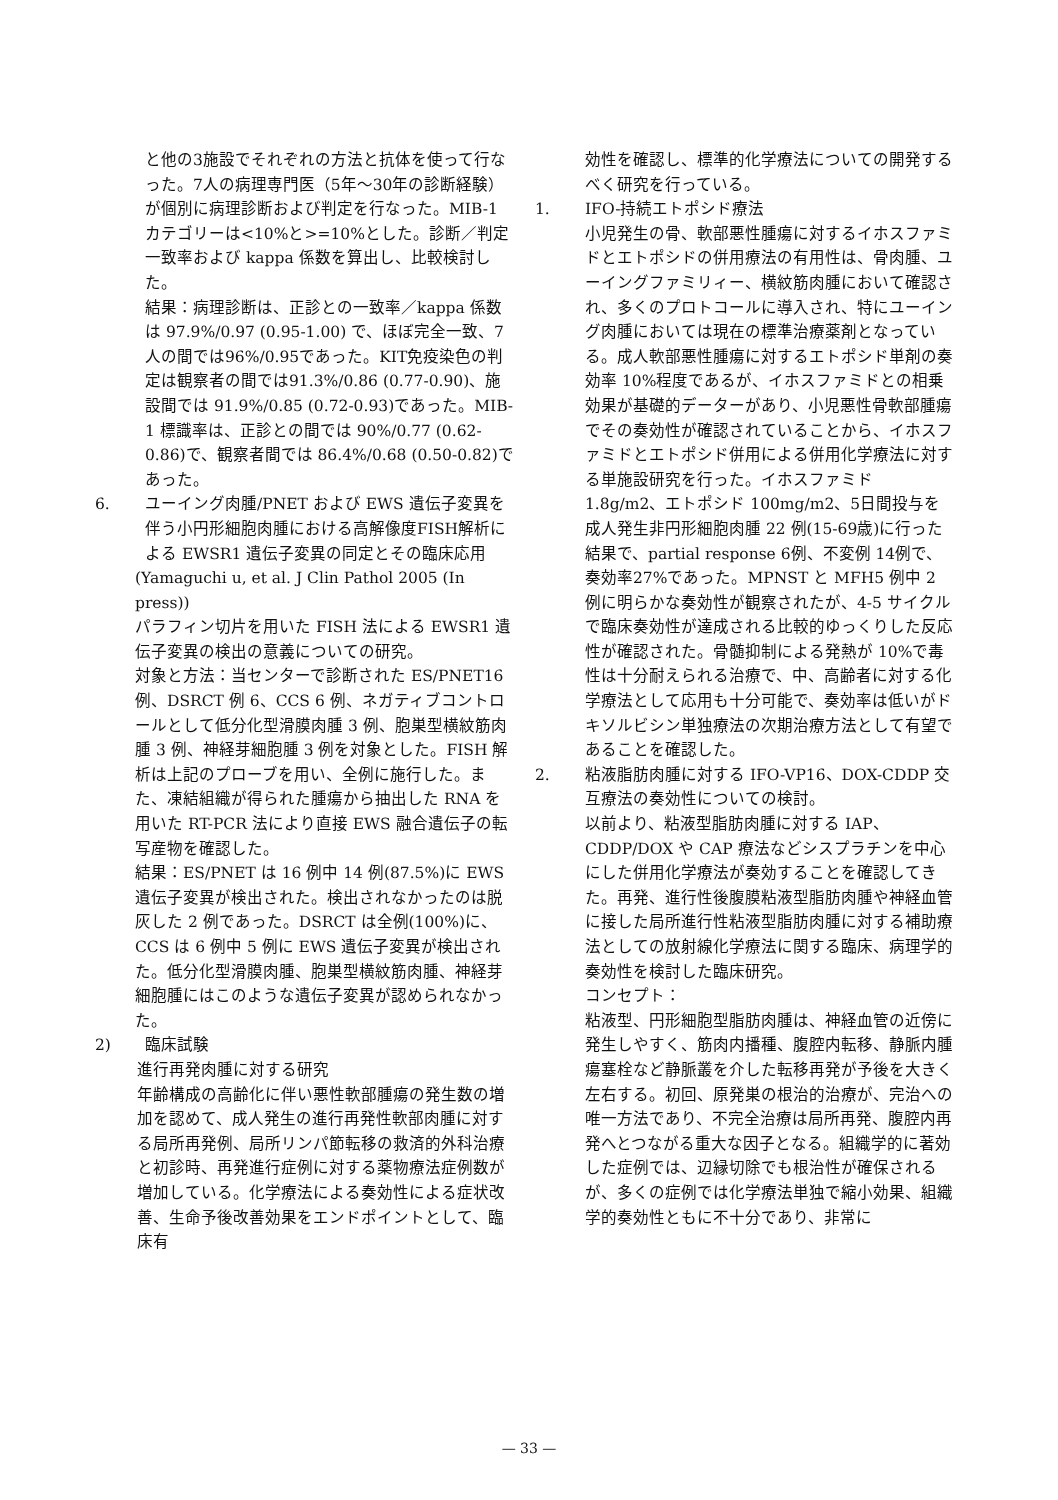と他の3施設でそれぞれの方法と抗体を使って行なった。7人の病理専門医（5年～30年の診断経験）が個別に病理診断および判定を行なった。MIB-1 カテゴリーは<10%と>=10%とした。診断／判定一致率および kappa 係数を算出し、比較検討した。
結果：病理診断は、正診との一致率／kappa 係数は 97.9%/0.97 (0.95-1.00) で、ほぼ完全一致、7人の間では96%/0.95であった。KIT免疫染色の判定は観察者の間では91.3%/0.86 (0.77-0.90)、施設間では 91.9%/0.85 (0.72-0.93)であった。MIB-1 標識率は、正診との間では 90%/0.77 (0.62-0.86)で、観察者間では 86.4%/0.68 (0.50-0.82)であった。
6. ユーイング肉腫/PNET および EWS 遺伝子変異を伴う小円形細胞肉腫における高解像度FISH解析による EWSR1 遺伝子変異の同定とその臨床応用
(Yamaguchi u, et al. J Clin Pathol 2005 (In press))
パラフィン切片を用いた FISH 法による EWSR1 遺伝子変異の検出の意義についての研究。
対象と方法：当センターで診断された ES/PNET16 例、DSRCT 例 6、CCS 6 例、ネガティブコントロールとして低分化型滑膜肉腫 3 例、胞巣型横紋筋肉腫 3 例、神経芽細胞腫 3 例を対象とした。FISH 解析は上記のプローブを用い、全例に施行した。また、凍結組織が得られた腫瘍から抽出した RNA を用いた RT-PCR 法により直接 EWS 融合遺伝子の転写産物を確認した。
結果：ES/PNET は 16 例中 14 例(87.5%)に EWS 遺伝子変異が検出された。検出されなかったのは脱灰した 2 例であった。DSRCT は全例(100%)に、CCS は 6 例中 5 例に EWS 遺伝子変異が検出された。低分化型滑膜肉腫、胞巣型横紋筋肉腫、神経芽細胞腫にはこのような遺伝子変異が認められなかった。
2) 臨床試験
進行再発肉腫に対する研究
年齢構成の高齢化に伴い悪性軟部腫瘍の発生数の増加を認めて、成人発生の進行再発性軟部肉腫に対する局所再発例、局所リンパ節転移の救済的外科治療と初診時、再発進行症例に対する薬物療法症例数が増加している。化学療法による奏効性による症状改善、生命予後改善効果をエンドポイントとして、臨床有
効性を確認し、標準的化学療法についての開発するべく研究を行っている。
1. IFO-持続エトポシド療法
小児発生の骨、軟部悪性腫瘍に対するイホスファミドとエトポシドの併用療法の有用性は、骨肉腫、ユーイングファミリィー、横紋筋肉腫において確認され、多くのプロトコールに導入され、特にユーイング肉腫においては現在の標準治療薬剤となっている。成人軟部悪性腫瘍に対するエトポシド単剤の奏効率 10%程度であるが、イホスファミドとの相乗効果が基礎的データーがあり、小児悪性骨軟部腫瘍でその奏効性が確認されていることから、イホスファミドとエトポシド併用による併用化学療法に対する単施設研究を行った。イホスファミド 1.8g/m2、エトポシド 100mg/m2、5日間投与を成人発生非円形細胞肉腫 22 例(15-69歳)に行った結果で、partial response 6例、不変例 14例で、奏効率27%であった。MPNST と MFH5 例中 2 例に明らかな奏効性が観察されたが、4-5 サイクルで臨床奏効性が達成される比較的ゆっくりした反応性が確認された。骨髄抑制による発熱が 10%で毒性は十分耐えられる治療で、中、高齢者に対する化学療法として応用も十分可能で、奏効率は低いがドキソルビシン単独療法の次期治療方法として有望であることを確認した。
2. 粘液脂肪肉腫に対する IFO-VP16、DOX-CDDP 交互療法の奏効性についての検討。
以前より、粘液型脂肪肉腫に対する IAP、CDDP/DOX や CAP 療法などシスプラチンを中心にした併用化学療法が奏効することを確認してきた。再発、進行性後腹膜粘液型脂肪肉腫や神経血管に接した局所進行性粘液型脂肪肉腫に対する補助療法としての放射線化学療法に関する臨床、病理学的奏効性を検討した臨床研究。
コンセプト：
粘液型、円形細胞型脂肪肉腫は、神経血管の近傍に発生しやすく、筋肉内播種、腹腔内転移、静脈内腫瘍塞栓など静脈叢を介した転移再発が予後を大きく左右する。初回、原発巣の根治的治療が、完治への唯一方法であり、不完全治療は局所再発、腹腔内再発へとつながる重大な因子となる。組織学的に著効した症例では、辺縁切除でも根治性が確保されるが、多くの症例では化学療法単独で縮小効果、組織学的奏効性ともに不十分であり、非常に
— 33 —